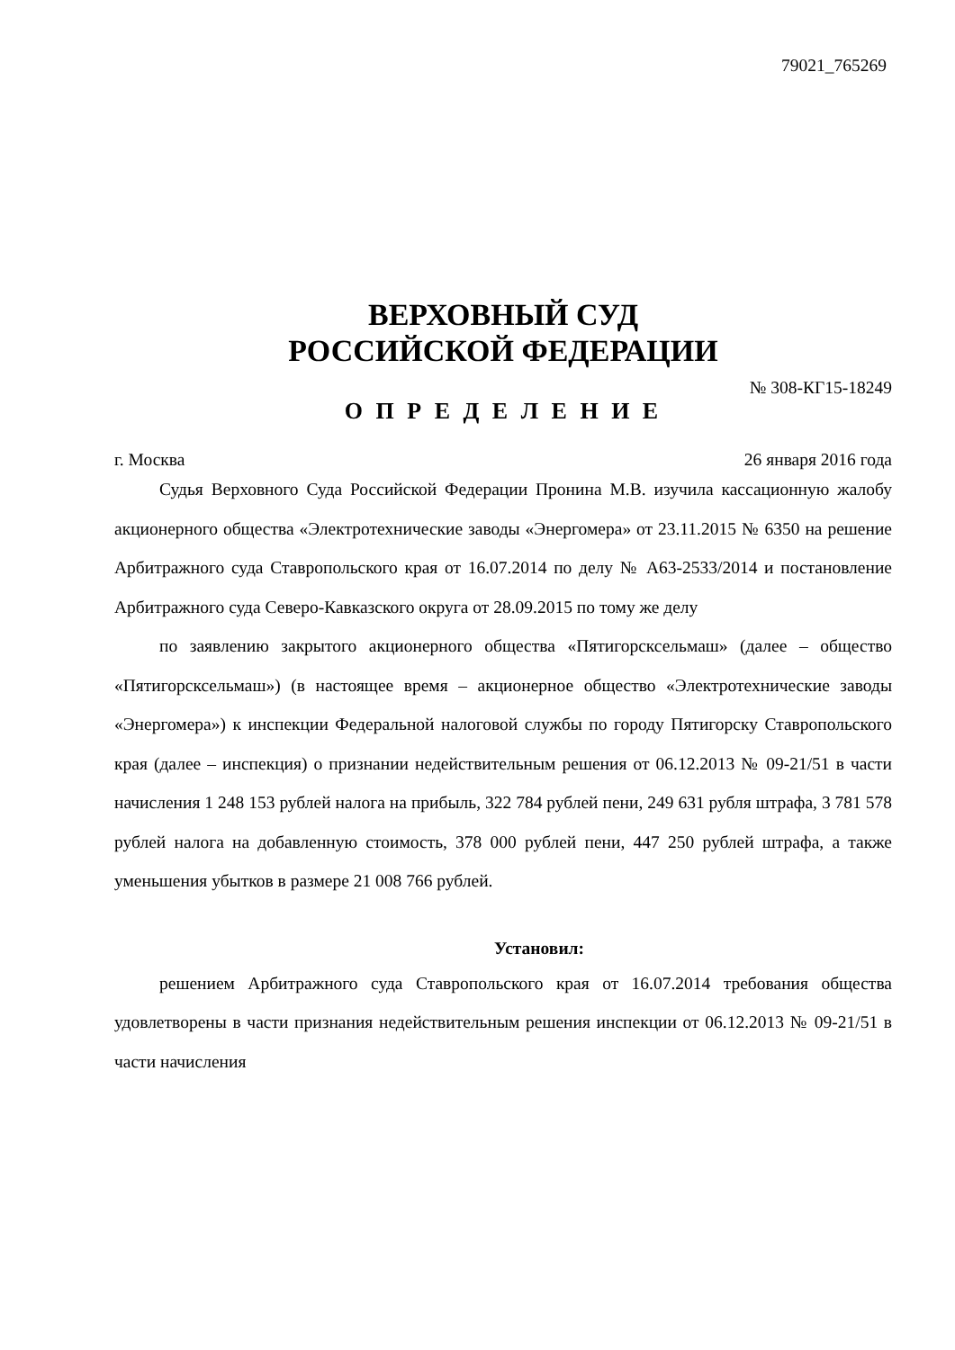79021_765269
ВЕРХОВНЫЙ СУД
РОССИЙСКОЙ ФЕДЕРАЦИИ
№ 308-КГ15-18249
О П Р Е Д Е Л Е Н И Е
г. Москва 26 января 2016 года
Судья Верховного Суда Российской Федерации Пронина М.В. изучила кассационную жалобу акционерного общества «Электротехнические заводы «Энергомера» от 23.11.2015 № 6350 на решение Арбитражного суда Ставропольского края от 16.07.2014 по делу № А63-2533/2014 и постановление Арбитражного суда Северо-Кавказского округа от 28.09.2015 по тому же делу
по заявлению закрытого акционерного общества «Пятигорсксельмаш» (далее – общество «Пятигорсксельмаш») (в настоящее время – акционерное общество «Электротехнические заводы «Энергомера») к инспекции Федеральной налоговой службы по городу Пятигорску Ставропольского края (далее – инспекция) о признании недействительным решения от 06.12.2013 № 09-21/51 в части начисления 1 248 153 рублей налога на прибыль, 322 784 рублей пени, 249 631 рубля штрафа, 3 781 578 рублей налога на добавленную стоимость, 378 000 рублей пени, 447 250 рублей штрафа, а также уменьшения убытков в размере 21 008 766 рублей.
Установил:
решением Арбитражного суда Ставропольского края от 16.07.2014 требования общества удовлетворены в части признания недействительным решения инспекции от 06.12.2013 № 09-21/51 в части начисления